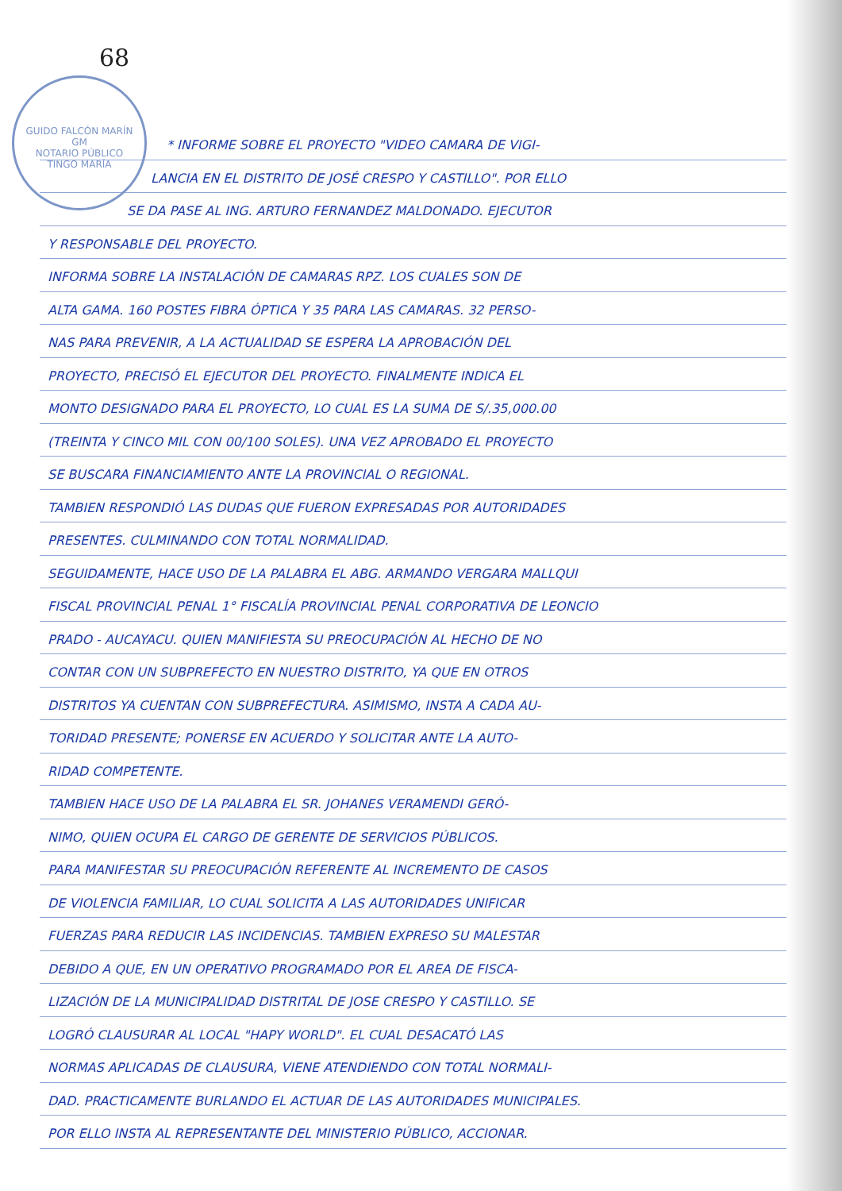68
GUIDO FALCÓN MARÍN
GM
NOTARIO PÚBLICO
TINGO MARÍA
* INFORME SOBRE EL PROYECTO "VIDEO CAMARA DE VIGI-
LANCIA EN EL DISTRITO DE JOSÉ CRESPO Y CASTILLO". POR ELLO
SE DA PASE AL ING. ARTURO FERNANDEZ MALDONADO. EJECUTOR
Y RESPONSABLE DEL PROYECTO.
INFORMA SOBRE LA INSTALACIÓN DE CAMARAS RPZ. LOS CUALES SON DE
ALTA GAMA. 160 POSTES FIBRA ÓPTICA Y 35 PARA LAS CAMARAS. 32 PERSO-
NAS PARA PREVENIR, A LA ACTUALIDAD SE ESPERA LA APROBACIÓN DEL
PROYECTO, PRECISÓ EL EJECUTOR DEL PROYECTO. FINALMENTE INDICA EL
MONTO DESIGNADO PARA EL PROYECTO, LO CUAL ES LA SUMA DE S/.35,000.00
(TREINTA Y CINCO MIL CON 00/100 SOLES). UNA VEZ APROBADO EL PROYECTO
SE BUSCARA FINANCIAMIENTO ANTE LA PROVINCIAL O REGIONAL.
TAMBIEN RESPONDIÓ LAS DUDAS QUE FUERON EXPRESADAS POR AUTORIDADES
PRESENTES. CULMINANDO CON TOTAL NORMALIDAD.
SEGUIDAMENTE, HACE USO DE LA PALABRA EL ABG. ARMANDO VERGARA MALLQUI
FISCAL PROVINCIAL PENAL 1° FISCALÍA PROVINCIAL PENAL CORPORATIVA DE LEONCIO
PRADO - AUCAYACU. QUIEN MANIFIESTA SU PREOCUPACIÓN AL HECHO DE NO
CONTAR CON UN SUBPREFECTO EN NUESTRO DISTRITO, YA QUE EN OTROS
DISTRITOS YA CUENTAN CON SUBPREFECTURA. ASIMISMO, INSTA A CADA AU-
TORIDAD PRESENTE; PONERSE EN ACUERDO Y SOLICITAR ANTE LA AUTO-
RIDAD COMPETENTE.
TAMBIEN HACE USO DE LA PALABRA EL SR. JOHANES VERAMENDI GERÓ-
NIMO, QUIEN OCUPA EL CARGO DE GERENTE DE SERVICIOS PÚBLICOS.
PARA MANIFESTAR SU PREOCUPACIÓN REFERENTE AL INCREMENTO DE CASOS
DE VIOLENCIA FAMILIAR, LO CUAL SOLICITA A LAS AUTORIDADES UNIFICAR
FUERZAS PARA REDUCIR LAS INCIDENCIAS. TAMBIEN EXPRESO SU MALESTAR
DEBIDO A QUE, EN UN OPERATIVO PROGRAMADO POR EL AREA DE FISCA-
LIZACIÓN DE LA MUNICIPALIDAD DISTRITAL DE JOSE CRESPO Y CASTILLO. SE
LOGRÓ CLAUSURAR AL LOCAL "HAPY WORLD". EL CUAL DESACATÓ LAS
NORMAS APLICADAS DE CLAUSURA, VIENE ATENDIENDO CON TOTAL NORMALI-
DAD. PRACTICAMENTE BURLANDO EL ACTUAR DE LAS AUTORIDADES MUNICIPALES.
POR ELLO INSTA AL REPRESENTANTE DEL MINISTERIO PÚBLICO, ACCIONAR.